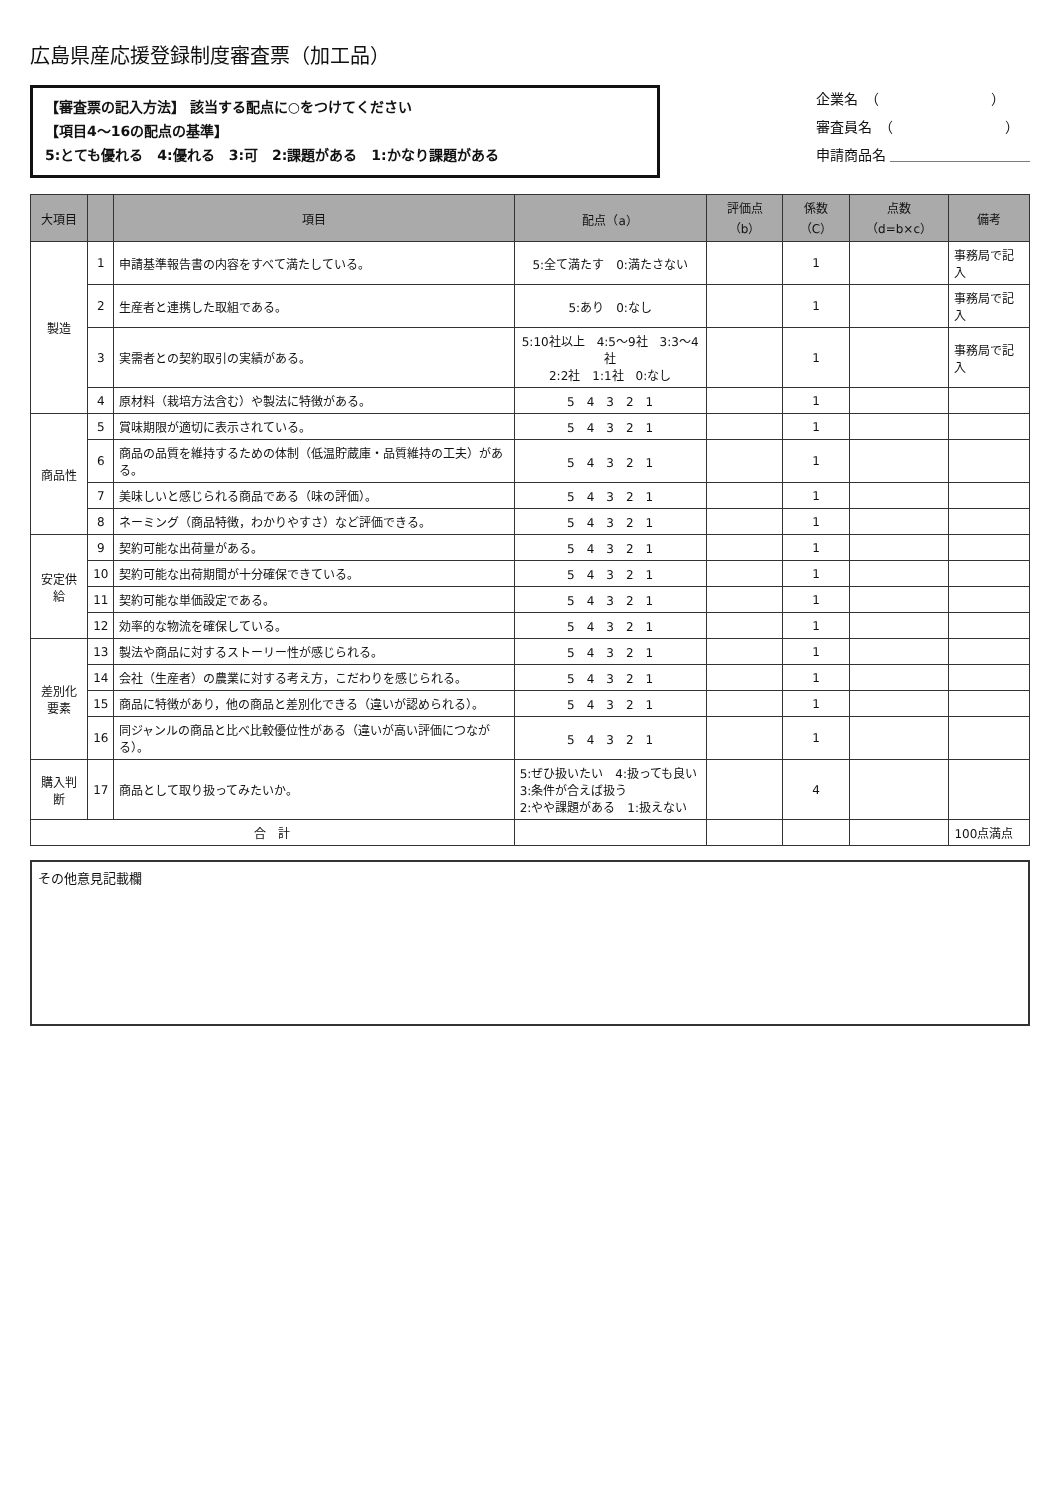広島県産応援登録制度審査票（加工品）
【審査票の記入方法】 該当する配点に○をつけてください
【項目4～16の配点の基準】
5:とても優れる　4:優れる　3:可　2:課題がある　1:かなり課題がある
企業名　（　　　　　　　　）
審査員名　（　　　　　　　　）
申請商品名 ＿＿＿＿＿＿＿＿＿＿
| 大項目 | | 項目 | 配点（a） | 評価点（b） | 係数（C） | 点数（d=b×c） | 備考 |
| --- | --- | --- | --- | --- | --- | --- | --- |
| 製造 | 1 | 申請基準報告書の内容をすべて満たしている。 | 5:全て満たす 0:満たさない | | 1 | | 事務局で記入 |
| | 2 | 生産者と連携した取組である。 | 5:あり 0:なし | | 1 | | 事務局で記入 |
| | 3 | 実需者との契約取引の実績がある。 | 5:10社以上 4:5～9社 3:3～4社 2:2社 1:1社 0:なし | | 1 | | 事務局で記入 |
| | 4 | 原材料（栽培方法含む）や製法に特徴がある。 | 5 4 3 2 1 | | 1 | | |
| 商品性 | 5 | 賞味期限が適切に表示されている。 | 5 4 3 2 1 | | 1 | | |
| | 6 | 商品の品質を維持するための体制（低温貯蔵庫・品質維持の工夫）がある。 | 5 4 3 2 1 | | 1 | | |
| | 7 | 美味しいと感じられる商品である（味の評価）。 | 5 4 3 2 1 | | 1 | | |
| | 8 | ネーミング（商品特徴，わかりやすさ）など評価できる。 | 5 4 3 2 1 | | 1 | | |
| 安定供給 | 9 | 契約可能な出荷量がある。 | 5 4 3 2 1 | | 1 | | |
| | 10 | 契約可能な出荷期間が十分確保できている。 | 5 4 3 2 1 | | 1 | | |
| | 11 | 契約可能な単価設定である。 | 5 4 3 2 1 | | 1 | | |
| | 12 | 効率的な物流を確保している。 | 5 4 3 2 1 | | 1 | | |
| 差別化 要素 | 13 | 製法や商品に対するストーリー性が感じられる。 | 5 4 3 2 1 | | 1 | | |
| | 14 | 会社（生産者）の農業に対する考え方，こだわりを感じられる。 | 5 4 3 2 1 | | 1 | | |
| | 15 | 商品に特徴があり，他の商品と差別化できる（違いが認められる）。 | 5 4 3 2 1 | | 1 | | |
| | 16 | 同ジャンルの商品と比べ比較優位性がある（違いが高い評価につながる）。 | 5 4 3 2 1 | | 1 | | |
| 購入判断 | 17 | 商品として取り扱ってみたいか。 | 5:ぜひ扱いたい 4:扱っても良い 3:条件が合えば扱う 2:やや課題がある 1:扱えない | | 4 | | |
| 合 計 | | | | | | | 100点満点 |
その他意見記載欄